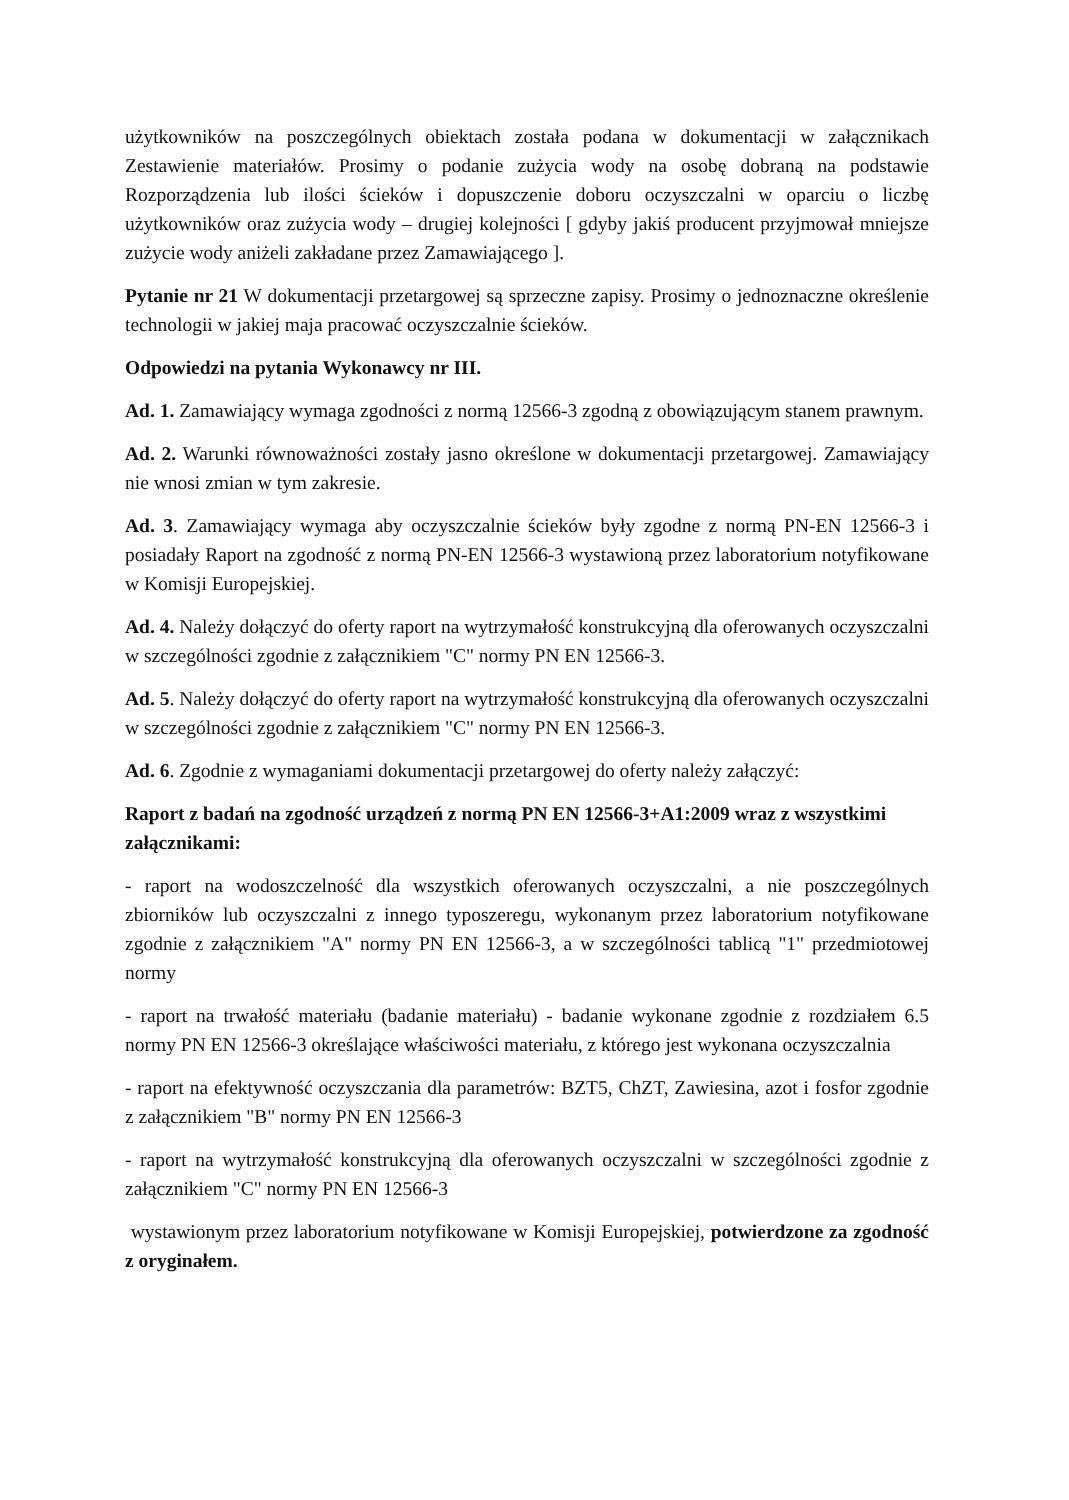użytkowników na poszczególnych obiektach została podana w dokumentacji w załącznikach Zestawienie materiałów. Prosimy o podanie zużycia wody na osobę dobraną na podstawie Rozporządzenia lub ilości ścieków i dopuszczenie doboru oczyszczalni w oparciu o liczbę użytkowników oraz zużycia wody – drugiej kolejności [ gdyby jakiś producent przyjmował mniejsze zużycie wody aniżeli zakładane przez Zamawiającego ].
Pytanie nr 21 W dokumentacji przetargowej są sprzeczne zapisy. Prosimy o jednoznaczne określenie technologii w jakiej maja pracować oczyszczalnie ścieków.
Odpowiedzi na pytania Wykonawcy nr III.
Ad. 1. Zamawiający wymaga zgodności z normą 12566-3 zgodną z obowiązującym stanem prawnym.
Ad. 2. Warunki równoważności zostały jasno określone w dokumentacji przetargowej. Zamawiający nie wnosi zmian w tym zakresie.
Ad. 3. Zamawiający wymaga aby oczyszczalnie ścieków były zgodne z normą PN-EN 12566-3 i posiadały Raport na zgodność z normą PN-EN 12566-3 wystawioną przez laboratorium notyfikowane w Komisji Europejskiej.
Ad. 4. Należy dołączyć do oferty raport na wytrzymałość konstrukcyjną dla oferowanych oczyszczalni w szczególności zgodnie z załącznikiem "C" normy PN EN 12566-3.
Ad. 5. Należy dołączyć do oferty raport na wytrzymałość konstrukcyjną dla oferowanych oczyszczalni w szczególności zgodnie z załącznikiem "C" normy PN EN 12566-3.
Ad. 6. Zgodnie z wymaganiami dokumentacji przetargowej do oferty należy załączyć:
Raport z badań na zgodność urządzeń z normą PN EN 12566-3+A1:2009 wraz z wszystkimi załącznikami:
- raport na wodoszczelność dla wszystkich oferowanych oczyszczalni, a nie poszczególnych zbiorników lub oczyszczalni z innego typoszeregu, wykonanym przez laboratorium notyfikowane zgodnie z załącznikiem "A" normy PN EN 12566-3, a w szczególności tablicą "1" przedmiotowej normy
- raport na trwałość materiału (badanie materiału) - badanie wykonane zgodnie z rozdziałem 6.5 normy PN EN 12566-3 określające właściwości materiału, z którego jest wykonana oczyszczalnia
- raport na efektywność oczyszczania dla parametrów: BZT5, ChZT, Zawiesina, azot i fosfor zgodnie z załącznikiem "B" normy PN EN 12566-3
- raport na wytrzymałość konstrukcyjną dla oferowanych oczyszczalni w szczególności zgodnie z załącznikiem "C" normy PN EN 12566-3
wystawionym przez laboratorium notyfikowane w Komisji Europejskiej, potwierdzone za zgodność z oryginałem.